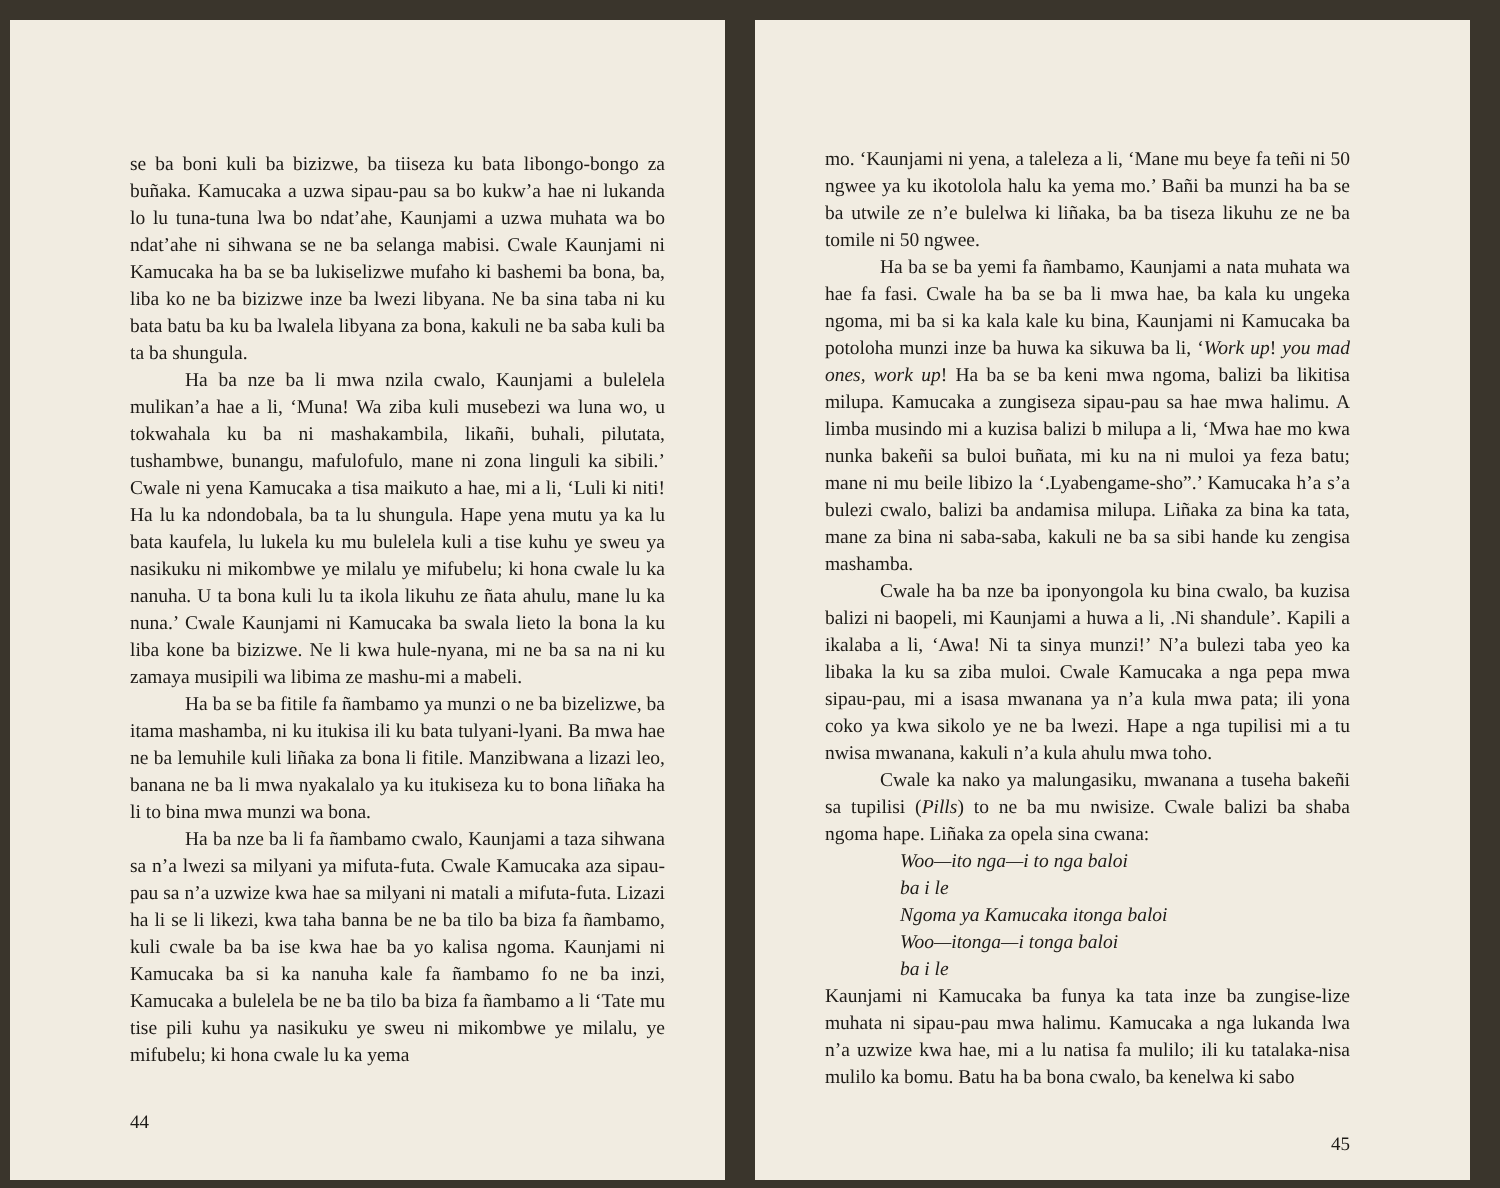se ba boni kuli ba bizizwe, ba tiiseza ku bata libongo-bongo za buñaka. Kamucaka a uzwa sipau-pau sa bo kukw’a hae ni lukanda lo lu tuna-tuna lwa bo ndat’ahe, Kaunjami a uzwa muhata wa bo ndat’ahe ni sihwana se ne ba selanga mabisi. Cwale Kaunjami ni Kamucaka ha ba se ba lukiselizwe mufaho ki bashemi ba bona, ba, liba ko ne ba bizizwe inze ba lwezi libyana. Ne ba sina taba ni ku bata batu ba ku ba lwalela libyana za bona, kakuli ne ba saba kuli ba ta ba shungula.
Ha ba nze ba li mwa nzila cwalo, Kaunjami a bulelela mulikan’a hae a li, ‘Muna! Wa ziba kuli musebezi wa luna wo, u tokwahala ku ba ni mashakambila, likañi, buhali, pilutata, tushambwe, bunangu, mafulofulo, mane ni zona linguli ka sibili.’ Cwale ni yena Kamucaka a tisa maikuto a hae, mi a li, ‘Luli ki niti! Ha lu ka ndondobala, ba ta lu shungula. Hape yena mutu ya ka lu bata kaufela, lu lukela ku mu bulelela kuli a tise kuhu ye sweu ya nasikuku ni mikombwe ye milalu ye mifubelu; ki hona cwale lu ka nanuha. U ta bona kuli lu ta ikola likuhu ze ñata ahulu, mane lu ka nuna.’ Cwale Kaunjami ni Kamucaka ba swala lieto la bona la ku liba kone ba bizizwe. Ne li kwa hule-nyana, mi ne ba sa na ni ku zamaya musipili wa libima ze mashu-mi a mabeli.
Ha ba se ba fitile fa ñambamo ya munzi o ne ba bizelizwe, ba itama mashamba, ni ku itukisa ili ku bata tulyani-lyani. Ba mwa hae ne ba lemuhile kuli liñaka za bona li fitile. Manzibwana a lizazi leo, banana ne ba li mwa nyakalalo ya ku itukiseza ku to bona liñaka ha li to bina mwa munzi wa bona.
Ha ba nze ba li fa ñambamo cwalo, Kaunjami a taza sihwana sa n’a lwezi sa milyani ya mifuta-futa. Cwale Kamucaka aza sipau-pau sa n’a uzwize kwa hae sa milyani ni matali a mifuta-futa. Lizazi ha li se li likezi, kwa taha banna be ne ba tilo ba biza fa ñambamo, kuli cwale ba ba ise kwa hae ba yo kalisa ngoma. Kaunjami ni Kamucaka ba si ka nanuha kale fa ñambamo fo ne ba inzi, Kamucaka a bulelela be ne ba tilo ba biza fa ñambamo a li ‘Tate mu tise pili kuhu ya nasikuku ye sweu ni mikombwe ye milalu, ye mifubelu; ki hona cwale lu ka yema
44
mo. ‘Kaunjami ni yena, a taleleza a li, ‘Mane mu beye fa teñi ni 50 ngwee ya ku ikotolola halu ka yema mo.’ Bañi ba munzi ha ba se ba utwile ze n’e bulelwa ki liñaka, ba ba tiseza likuhu ze ne ba tomile ni 50 ngwee.
Ha ba se ba yemi fa ñambamo, Kaunjami a nata muhata wa hae fa fasi. Cwale ha ba se ba li mwa hae, ba kala ku ungeka ngoma, mi ba si ka kala kale ku bina, Kaunjami ni Kamucaka ba potoloha munzi inze ba huwa ka sikuwa ba li, ‘Work up! you mad ones, work up! Ha ba se ba keni mwa ngoma, balizi ba likitisa milupa. Kamucaka a zungiseza sipau-pau sa hae mwa halimu. A limba musindo mi a kuzisa balizi b milupa a li, ‘Mwa hae mo kwa nunka bakeñi sa buloi buñata, mi ku na ni muloi ya feza batu; mane ni mu beile libizo la ‘.Lyabengame-sho”.’ Kamucaka h’a s’a bulezi cwalo, balizi ba andamisa milupa. Liñaka za bina ka tata, mane za bina ni saba-saba, kakuli ne ba sa sibi hande ku zengisa mashamba.
Cwale ha ba nze ba iponyongola ku bina cwalo, ba kuzisa balizi ni baopeli, mi Kaunjami a huwa a li, .Ni shandule’. Kapili a ikalaba a li, ‘Awa! Ni ta sinya munzi!’ N’a bulezi taba yeo ka libaka la ku sa ziba muloi. Cwale Kamucaka a nga pepa mwa sipau-pau, mi a isasa mwanana ya n’a kula mwa pata; ili yona coko ya kwa sikolo ye ne ba lwezi. Hape a nga tupilisi mi a tu nwisa mwanana, kakuli n’a kula ahulu mwa toho.
Cwale ka nako ya malungasiku, mwanana a tuseha bakeñi sa tupilisi (Pills) to ne ba mu nwisize. Cwale balizi ba shaba ngoma hape. Liñaka za opela sina cwana:
Woo—ito nga—i to nga baloi
ba i le
Ngoma ya Kamucaka itonga baloi
Woo—itonga—i tonga baloi
ba i le
Kaunjami ni Kamucaka ba funya ka tata inze ba zungise-lize muhata ni sipau-pau mwa halimu. Kamucaka a nga lukanda lwa n’a uzwize kwa hae, mi a lu natisa fa mulilo; ili ku tatalaka-nisa mulilo ka bomu. Batu ha ba bona cwalo, ba kenelwa ki sabo
45